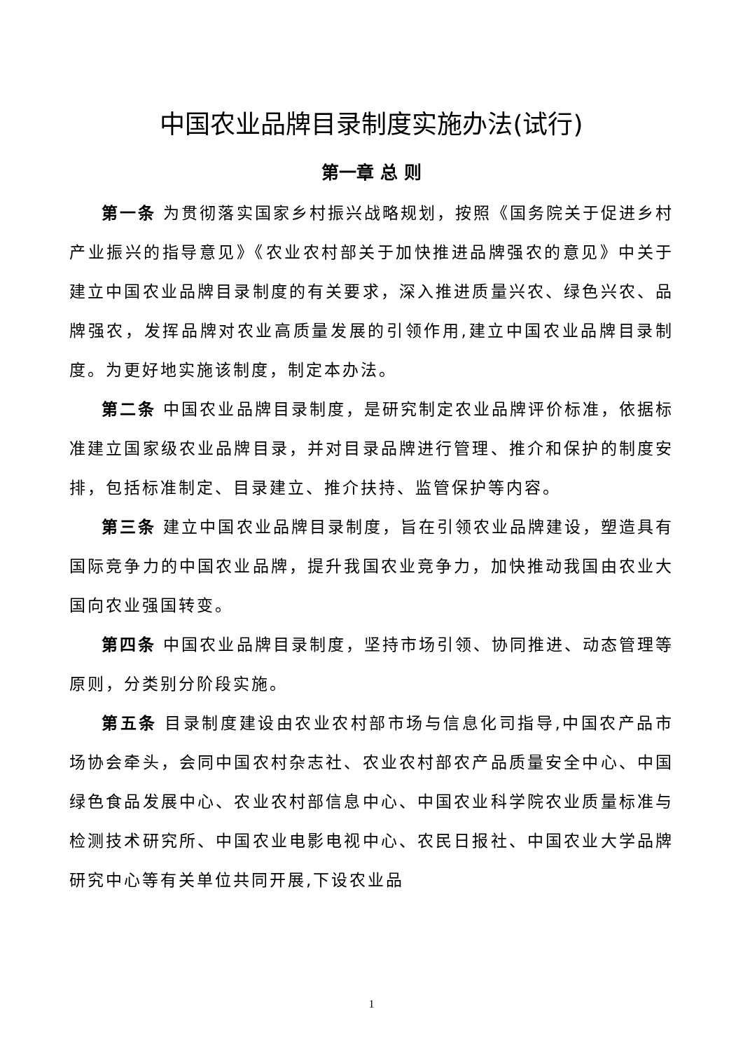中国农业品牌目录制度实施办法(试行)
第一章 总 则
第一条 为贯彻落实国家乡村振兴战略规划，按照《国务院关于促进乡村产业振兴的指导意见》《农业农村部关于加快推进品牌强农的意见》中关于建立中国农业品牌目录制度的有关要求，深入推进质量兴农、绿色兴农、品牌强农，发挥品牌对农业高质量发展的引领作用,建立中国农业品牌目录制度。为更好地实施该制度，制定本办法。
第二条 中国农业品牌目录制度，是研究制定农业品牌评价标准，依据标准建立国家级农业品牌目录，并对目录品牌进行管理、推介和保护的制度安排，包括标准制定、目录建立、推介扶持、监管保护等内容。
第三条 建立中国农业品牌目录制度，旨在引领农业品牌建设，塑造具有国际竞争力的中国农业品牌，提升我国农业竞争力，加快推动我国由农业大国向农业强国转变。
第四条 中国农业品牌目录制度，坚持市场引领、协同推进、动态管理等原则，分类别分阶段实施。
第五条 目录制度建设由农业农村部市场与信息化司指导,中国农产品市场协会牵头，会同中国农村杂志社、农业农村部农产品质量安全中心、中国绿色食品发展中心、农业农村部信息中心、中国农业科学院农业质量标准与检测技术研究所、中国农业电影电视中心、农民日报社、中国农业大学品牌研究中心等有关单位共同开展,下设农业品
1